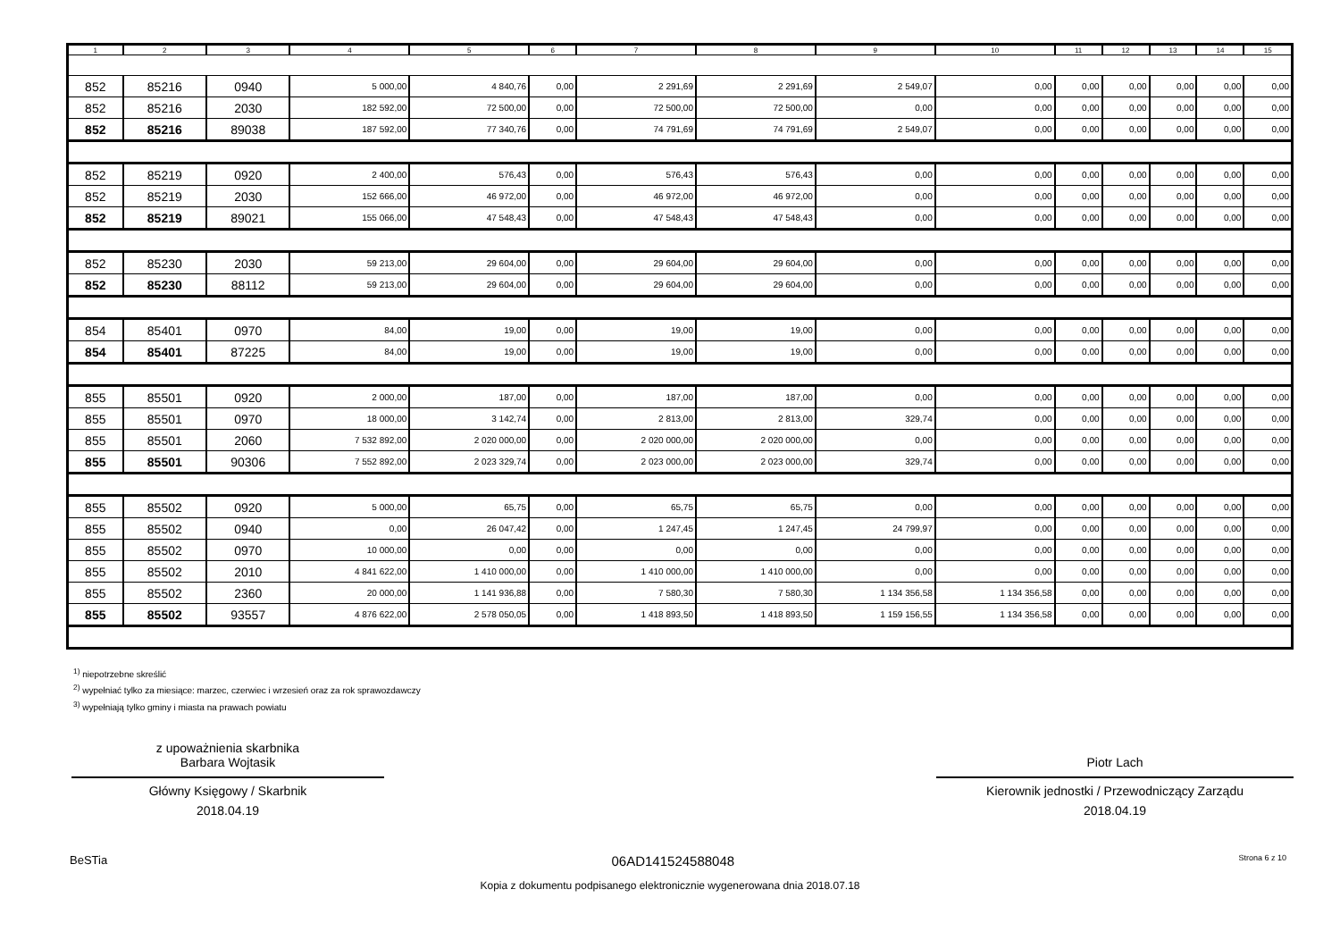| 1 | 2 | 3 | 4 | 5 | 6 | 7 | 8 | 9 | 10 | 11 | 12 | 13 | 14 | 15 |
| --- | --- | --- | --- | --- | --- | --- | --- | --- | --- | --- | --- | --- | --- | --- |
| 852 | 85216 | 0940 | 5 000,00 | 4 840,76 | 0,00 | 2 291,69 | 2 291,69 | 2 549,07 | 0,00 | 0,00 | 0,00 | 0,00 | 0,00 | 0,00 |
| 852 | 85216 | 2030 | 182 592,00 | 72 500,00 | 0,00 | 72 500,00 | 72 500,00 | 0,00 | 0,00 | 0,00 | 0,00 | 0,00 | 0,00 | 0,00 |
| 852 | 85216 | 89038 | 187 592,00 | 77 340,76 | 0,00 | 74 791,69 | 74 791,69 | 2 549,07 | 0,00 | 0,00 | 0,00 | 0,00 | 0,00 | 0,00 |
| 852 | 85219 | 0920 | 2 400,00 | 576,43 | 0,00 | 576,43 | 576,43 | 0,00 | 0,00 | 0,00 | 0,00 | 0,00 | 0,00 | 0,00 |
| 852 | 85219 | 2030 | 152 666,00 | 46 972,00 | 0,00 | 46 972,00 | 46 972,00 | 0,00 | 0,00 | 0,00 | 0,00 | 0,00 | 0,00 | 0,00 |
| 852 | 85219 | 89021 | 155 066,00 | 47 548,43 | 0,00 | 47 548,43 | 47 548,43 | 0,00 | 0,00 | 0,00 | 0,00 | 0,00 | 0,00 | 0,00 |
| 852 | 85230 | 2030 | 59 213,00 | 29 604,00 | 0,00 | 29 604,00 | 29 604,00 | 0,00 | 0,00 | 0,00 | 0,00 | 0,00 | 0,00 | 0,00 |
| 852 | 85230 | 88112 | 59 213,00 | 29 604,00 | 0,00 | 29 604,00 | 29 604,00 | 0,00 | 0,00 | 0,00 | 0,00 | 0,00 | 0,00 | 0,00 |
| 854 | 85401 | 0970 | 84,00 | 19,00 | 0,00 | 19,00 | 19,00 | 0,00 | 0,00 | 0,00 | 0,00 | 0,00 | 0,00 | 0,00 |
| 854 | 85401 | 87225 | 84,00 | 19,00 | 0,00 | 19,00 | 19,00 | 0,00 | 0,00 | 0,00 | 0,00 | 0,00 | 0,00 | 0,00 |
| 855 | 85501 | 0920 | 2 000,00 | 187,00 | 0,00 | 187,00 | 187,00 | 0,00 | 0,00 | 0,00 | 0,00 | 0,00 | 0,00 | 0,00 |
| 855 | 85501 | 0970 | 18 000,00 | 3 142,74 | 0,00 | 2 813,00 | 2 813,00 | 329,74 | 0,00 | 0,00 | 0,00 | 0,00 | 0,00 | 0,00 |
| 855 | 85501 | 2060 | 7 532 892,00 | 2 020 000,00 | 0,00 | 2 020 000,00 | 2 020 000,00 | 0,00 | 0,00 | 0,00 | 0,00 | 0,00 | 0,00 | 0,00 |
| 855 | 85501 | 90306 | 7 552 892,00 | 2 023 329,74 | 0,00 | 2 023 000,00 | 2 023 000,00 | 329,74 | 0,00 | 0,00 | 0,00 | 0,00 | 0,00 | 0,00 |
| 855 | 85502 | 0920 | 5 000,00 | 65,75 | 0,00 | 65,75 | 65,75 | 0,00 | 0,00 | 0,00 | 0,00 | 0,00 | 0,00 | 0,00 |
| 855 | 85502 | 0940 | 0,00 | 26 047,42 | 0,00 | 1 247,45 | 1 247,45 | 24 799,97 | 0,00 | 0,00 | 0,00 | 0,00 | 0,00 | 0,00 |
| 855 | 85502 | 0970 | 10 000,00 | 0,00 | 0,00 | 0,00 | 0,00 | 0,00 | 0,00 | 0,00 | 0,00 | 0,00 | 0,00 | 0,00 |
| 855 | 85502 | 2010 | 4 841 622,00 | 1 410 000,00 | 0,00 | 1 410 000,00 | 1 410 000,00 | 0,00 | 0,00 | 0,00 | 0,00 | 0,00 | 0,00 | 0,00 |
| 855 | 85502 | 2360 | 20 000,00 | 1 141 936,88 | 0,00 | 7 580,30 | 7 580,30 | 1 134 356,58 | 1 134 356,58 | 0,00 | 0,00 | 0,00 | 0,00 | 0,00 |
| 855 | 85502 | 93557 | 4 876 622,00 | 2 578 050,05 | 0,00 | 1 418 893,50 | 1 418 893,50 | 1 159 156,55 | 1 134 356,58 | 0,00 | 0,00 | 0,00 | 0,00 | 0,00 |
<sup>1)</sup> niepotrzebne skreślić
<sup>2)</sup> wypełniać tylko za miesiące: marzec, czerwiec i wrzesień oraz za rok sprawozdawczy
<sup>3)</sup> wypełniają tylko gminy i miasta na prawach powiatu
z upoważnienia skarbnika
Barbara Wojtasik
Główny Księgowy / Skarbnik
2018.04.19
Piotr Lach
Kierownik jednostki / Przewodniczący Zarządu
2018.04.19
BeSTia 06AD141524588048 Strona 6 z 10
Kopia z dokumentu podpisanego elektronicznie wygenerowana dnia 2018.07.18